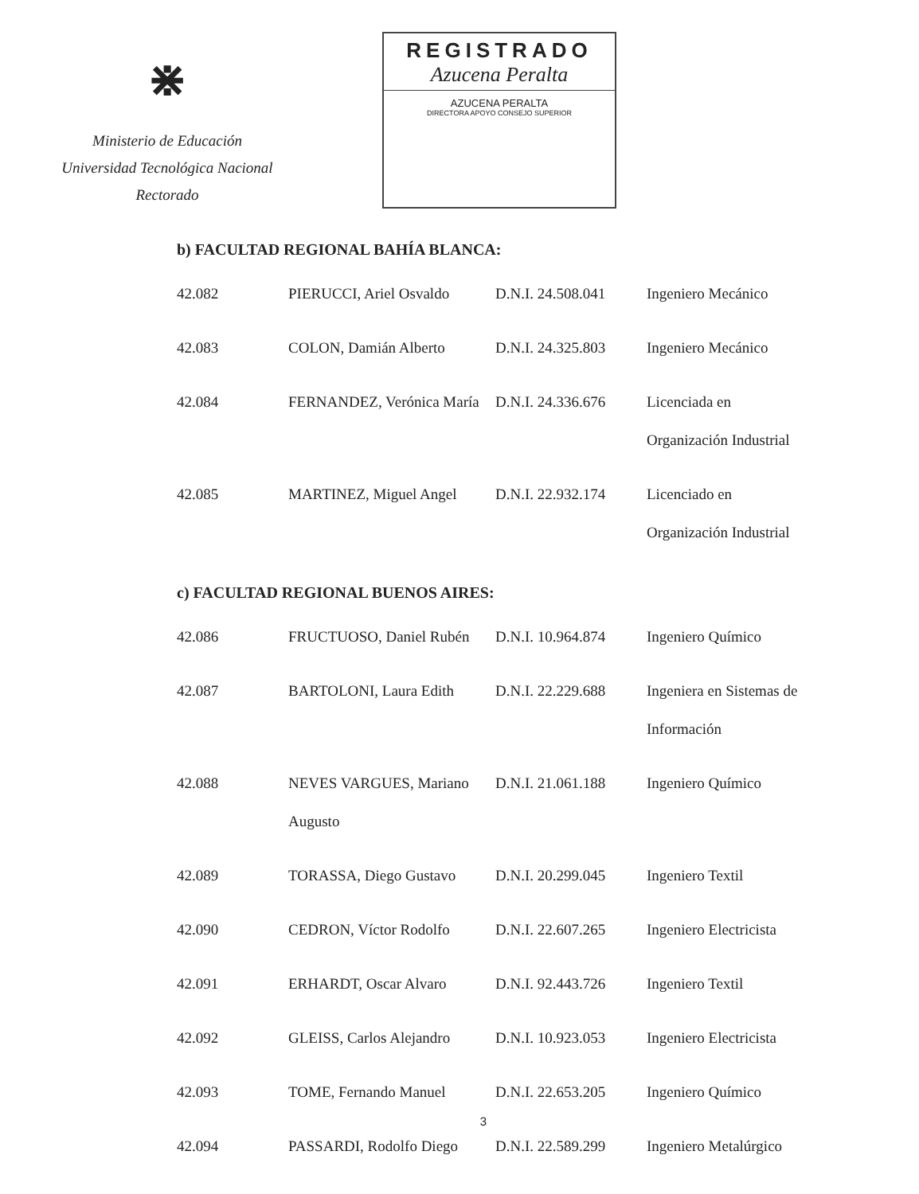⋇
Ministerio de Educación
Universidad Tecnológica Nacional
Rectorado
REGISTRADO
Azucena Peralta
AZUCENA PERALTA
DIRECTORA APOYO CONSEJO SUPERIOR
b) FACULTAD REGIONAL BAHÍA BLANCA:
| 42.082 | PIERUCCI, Ariel Osvaldo | D.N.I. 24.508.041 | Ingeniero Mecánico |
| 42.083 | COLON, Damián Alberto | D.N.I. 24.325.803 | Ingeniero Mecánico |
| 42.084 | FERNANDEZ, Verónica María | D.N.I. 24.336.676 | Licenciada en Organización Industrial |
| 42.085 | MARTINEZ, Miguel Angel | D.N.I. 22.932.174 | Licenciado en Organización Industrial |
c) FACULTAD REGIONAL BUENOS AIRES:
| 42.086 | FRUCTUOSO, Daniel Rubén | D.N.I. 10.964.874 | Ingeniero Químico |
| 42.087 | BARTOLONI, Laura Edith | D.N.I. 22.229.688 | Ingeniera en Sistemas de Información |
| 42.088 | NEVES VARGUES, Mariano Augusto | D.N.I. 21.061.188 | Ingeniero Químico |
| 42.089 | TORASSA, Diego Gustavo | D.N.I. 20.299.045 | Ingeniero Textil |
| 42.090 | CEDRON, Víctor Rodolfo | D.N.I. 22.607.265 | Ingeniero Electricista |
| 42.091 | ERHARDT, Oscar Alvaro | D.N.I. 92.443.726 | Ingeniero Textil |
| 42.092 | GLEISS, Carlos Alejandro | D.N.I. 10.923.053 | Ingeniero Electricista |
| 42.093 | TOME, Fernando Manuel | D.N.I. 22.653.205 | Ingeniero Químico |
| 42.094 | PASSARDI, Rodolfo Diego | D.N.I. 22.589.299 | Ingeniero Metalúrgico |
3